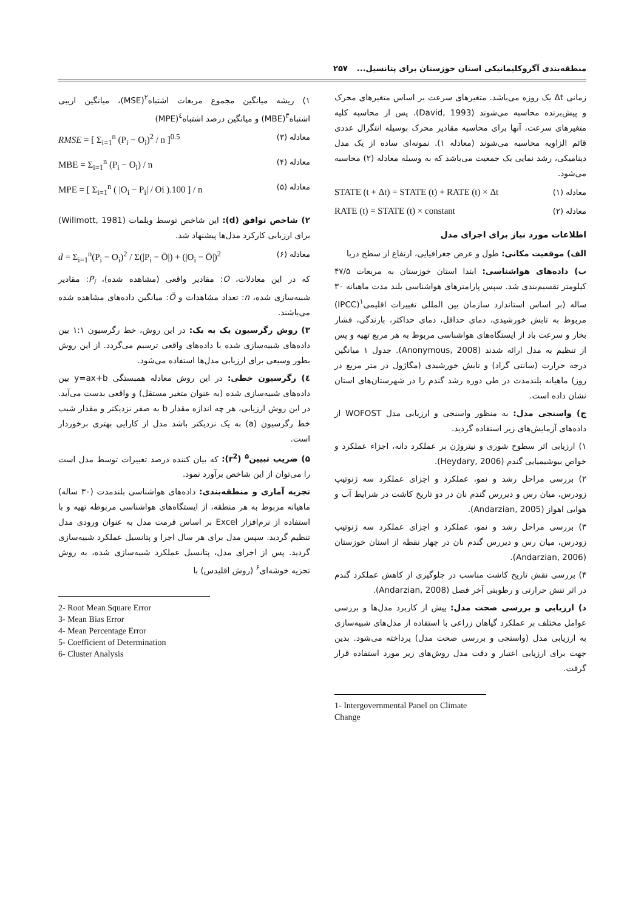منطقه‌بندی آگروکلیماتیکی استان خوزستان برای پتانسیل... ۲۵۷
زمانی Δt یک روزه می‌باشد. متغیرهای سرعت بر اساس متغیرهای محرک و پیش‌برنده محاسبه می‌شوند (David, 1993). پس از محاسبه کلیه متغیرهای سرعت، آنها برای محاسبه مقادیر محرک بوسیله انتگرال عددی قائم الزاویه محاسبه می‌شوند (معادله ۱). نمونه‌ای ساده از یک مدل دینامیکی، رشد نمایی یک جمعیت می‌باشد که به وسیله معادله (۲) محاسبه می‌شود.
STATE (t + Δt) = STATE (t) + RATE (t) × Δt معادله (۱)
RATE (t) = STATE (t) × constant معادله (۲)
اطلاعات مورد نیاز برای اجرای مدل
الف) موقعیت مکانی: طول و عرض جغرافیایی، ارتفاع از سطح دریا
ب) داده‌های هواشناسی: ابتدا استان خوزستان به مربعات ۴۷/۵ کیلومتر تقسیم‌بندی شد. سپس پارامترهای هواشناسی بلند مدت ماهیانه ۳۰ ساله (بر اساس استاندارد سازمان بین المللی تغییرات اقلیمی<sup>۱</sup>(IPCC) مربوط به تابش خورشیدی، دمای حداقل، دمای حداکثر، بارندگی، فشار بخار و سرعت باد از ایستگاه‌های هواشناسی مربوط به هر مربع تهیه و پس از تنظیم به مدل ارائه شدند (Anonymous, 2008). جدول ۱ میانگین درجه حرارت (سانتی گراد) و تابش خورشیدی (مگاژول در متر مربع در روز) ماهیانه بلندمدت در طی دوره رشد گندم را در شهرستان‌های استان نشان داده است.
ج) واسنجی مدل: به منظور واسنجی و ارزیابی مدل WOFOST از داده‌های آزمایش‌های زیر استفاده گردید.
۱) ارزیابی اثر سطوح شوری و نیتروژن بر عملکرد دانه، اجزاء عملکرد و خواص بیوشیمیایی گندم (Heydary, 2006).
۲) بررسی مراحل رشد و نمو، عملکرد و اجزای عملکرد سه ژنوتیپ زودرس، میان رس و دیررس گندم نان در دو تاریخ کاشت در شرایط آب و هوایی اهواز (Andarzian, 2005).
۳) بررسی مراحل رشد و نمو، عملکرد و اجزای عملکرد سه ژنوتیپ زودرس، میان رس و دیررس گندم نان در چهار نقطه از استان خوزستان (Andarzian, 2006).
۴) بررسی نقش تاریخ کاشت مناسب در جلوگیری از کاهش عملکرد گندم در اثر تنش حرارتی و رطوبتی آخر فصل (Andarzian, 2008).
د) ارزیابی و بررسی صحت مدل: پیش از کاربرد مدل‌ها و بررسی عوامل مختلف بر عملکرد گیاهان زراعی با استفاده از مدل‌های شبیه‌سازی به ارزیابی مدل (واسنجی و بررسی صحت مدل) پرداخته می‌شود. بدین جهت برای ارزیابی اعتبار و دقت مدل روش‌های زیر مورد استفاده قرار گرفت.
1- Intergovernmental Panel on Climate Change
۱) ریشه میانگین مجموع مربعات اشتباه<sup>۲</sup>(MSE)، میانگین اریبی اشتباه<sup>۳</sup>(MBE) و میانگین درصد اشتباه<sup>٤</sup>(MPE)
RMSE = [ Σ<sub>i=1</sub><sup>n</sup> (P<sub>i</sub> − O<sub>i</sub>)<sup>2</sup> / n ]<sup>0.5</sup> معادله (۳)
MBE = Σ<sub>i=1</sub><sup>n</sup> (P<sub>i</sub> − O<sub>i</sub>) / n معادله (۴)
MPE = [ Σ<sub>i=1</sub><sup>n</sup> ( |O<sub>i</sub> − P<sub>i</sub>| / Oi ).100 ] / n معادله (۵)
۲) شاخص توافق (d): این شاخص توسط ویلمات (Willmott, 1981) برای ارزیابی کارکرد مدل‌ها پیشنهاد شد.
d = Σ<sub>i=1</sub><sup>n</sup>(P<sub>i</sub> − O<sub>i</sub>)<sup>2</sup> / Σ(|P<sub>i</sub> − Ō|) + (|O<sub>i</sub> − Ō|)<sup>2</sup> معادله (۶)
که در این معادلات، O: مقادیر واقعی (مشاهده شده)، P<sub>i</sub>: مقادیر شبیه‌سازی شده، n: تعداد مشاهدات و Ō: میانگین داده‌های مشاهده شده می‌باشند.
۳) روش رگرسیون یک به یک: در این روش، خط رگرسیون ۱:۱ بین داده‌های شبیه‌سازی شده با داده‌های واقعی ترسیم می‌گردد. از این روش بطور وسیعی برای ارزیابی مدل‌ها استفاده می‌شود.
٤) رگرسیون خطی: در این روش معادله همبستگی y=ax+b بین داده‌های شبیه‌سازی شده (به عنوان متغیر مستقل) و واقعی بدست می‌آید. در این روش ارزیابی، هر چه اندازه مقدار b به صفر نزدیکتر و مقدار شیب خط رگرسیون (a) به یک نزدیکتر باشد مدل از کارایی بهتری برخوردار است.
۵) ضریب تبیین<sup>۵</sup> (r<sup>2</sup>): که بیان کننده درصد تغییرات توسط مدل است را می‌توان از این شاخص برآورد نمود.
تجزیه آماری و منطقه‌بندی: داده‌های هواشناسی بلندمدت (۳۰ ساله) ماهیانه مربوط به هر منطقه، از ایستگاه‌های هواشناسی مربوطه تهیه و با استفاده از نرم‌افزار Excel بر اساس فرمت مدل به عنوان ورودی مدل تنظیم گردید. سپس مدل برای هر سال اجرا و پتانسیل عملکرد شبیه‌سازی گردید. پس از اجرای مدل، پتانسیل عملکرد شبیه‌سازی شده، به روش تجزیه خوشه‌ای<sup>۶</sup> (روش اقلیدس) با
2- Root Mean Square Error
3- Mean Bias Error
4- Mean Percentage Error
5- Coefficient of Determination
6- Cluster Analysis